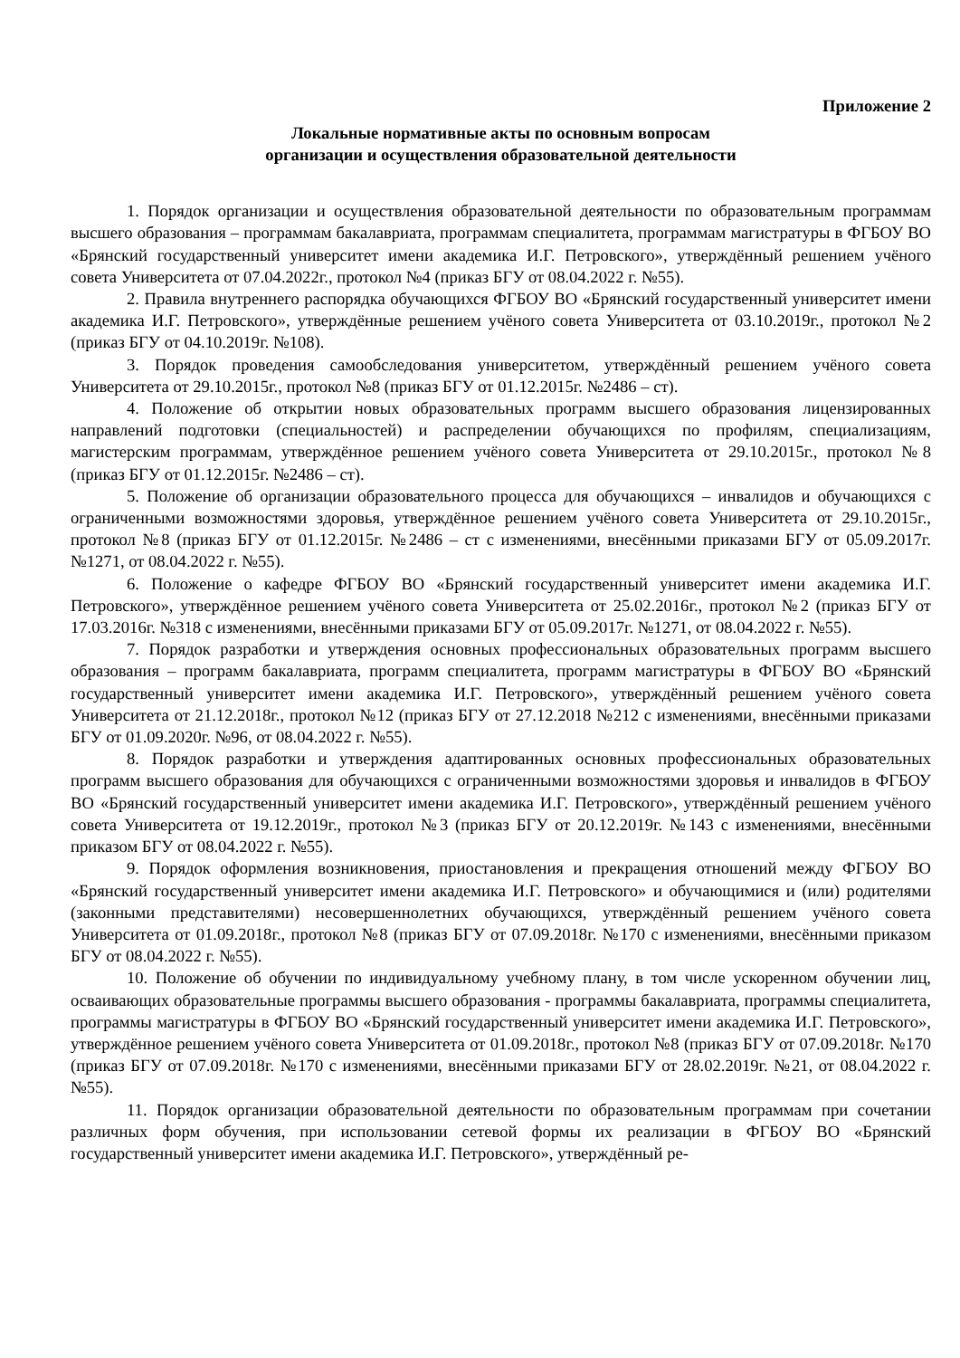Приложение 2
Локальные нормативные акты по основным вопросам
организации и осуществления образовательной деятельности
1. Порядок организации и осуществления образовательной деятельности по образовательным программам высшего образования – программам бакалавриата, программам специалитета, программам магистратуры в ФГБОУ ВО «Брянский государственный университет имени академика И.Г. Петровского», утверждённый решением учёного совета Университета от 07.04.2022г., протокол №4 (приказ БГУ от 08.04.2022 г. №55).
2. Правила внутреннего распорядка обучающихся ФГБОУ ВО «Брянский государственный университет имени академика И.Г. Петровского», утверждённые решением учёного совета Университета от 03.10.2019г., протокол №2 (приказ БГУ от 04.10.2019г. №108).
3. Порядок проведения самообследования университетом, утверждённый решением учёного совета Университета от 29.10.2015г., протокол №8 (приказ БГУ от 01.12.2015г. №2486 – ст).
4. Положение об открытии новых образовательных программ высшего образования лицензированных направлений подготовки (специальностей) и распределении обучающихся по профилям, специализациям, магистерским программам, утверждённое решением учёного совета Университета от 29.10.2015г., протокол №8 (приказ БГУ от 01.12.2015г. №2486 – ст).
5. Положение об организации образовательного процесса для обучающихся – инвалидов и обучающихся с ограниченными возможностями здоровья, утверждённое решением учёного совета Университета от 29.10.2015г., протокол №8 (приказ БГУ от 01.12.2015г. №2486 – ст с изменениями, внесёнными приказами БГУ от 05.09.2017г. №1271, от 08.04.2022 г. №55).
6. Положение о кафедре ФГБОУ ВО «Брянский государственный университет имени академика И.Г. Петровского», утверждённое решением учёного совета Университета от 25.02.2016г., протокол №2 (приказ БГУ от 17.03.2016г. №318 с изменениями, внесёнными приказами БГУ от 05.09.2017г. №1271, от 08.04.2022 г. №55).
7. Порядок разработки и утверждения основных профессиональных образовательных программ высшего образования – программ бакалавриата, программ специалитета, программ магистратуры в ФГБОУ ВО «Брянский государственный университет имени академика И.Г. Петровского», утверждённый решением учёного совета Университета от 21.12.2018г., протокол №12 (приказ БГУ от 27.12.2018 №212 с изменениями, внесёнными приказами БГУ от 01.09.2020г. №96, от 08.04.2022 г. №55).
8. Порядок разработки и утверждения адаптированных основных профессиональных образовательных программ высшего образования для обучающихся с ограниченными возможностями здоровья и инвалидов в ФГБОУ ВО «Брянский государственный университет имени академика И.Г. Петровского», утверждённый решением учёного совета Университета от 19.12.2019г., протокол №3 (приказ БГУ от 20.12.2019г. №143 с изменениями, внесёнными приказом БГУ от 08.04.2022 г. №55).
9. Порядок оформления возникновения, приостановления и прекращения отношений между ФГБОУ ВО «Брянский государственный университет имени академика И.Г. Петровского» и обучающимися и (или) родителями (законными представителями) несовершеннолетних обучающихся, утверждённый решением учёного совета Университета от 01.09.2018г., протокол №8 (приказ БГУ от 07.09.2018г. №170 с изменениями, внесёнными приказом БГУ от 08.04.2022 г. №55).
10. Положение об обучении по индивидуальному учебному плану, в том числе ускоренном обучении лиц, осваивающих образовательные программы высшего образования - программы бакалавриата, программы специалитета, программы магистратуры в ФГБОУ ВО «Брянский государственный университет имени академика И.Г. Петровского», утверждённое решением учёного совета Университета от 01.09.2018г., протокол №8 (приказ БГУ от 07.09.2018г. №170 (приказ БГУ от 07.09.2018г. №170 с изменениями, внесёнными приказами БГУ от 28.02.2019г. №21, от 08.04.2022 г. №55).
11. Порядок организации образовательной деятельности по образовательным программам при сочетании различных форм обучения, при использовании сетевой формы их реализации в ФГБОУ ВО «Брянский государственный университет имени академика И.Г. Петровского», утверждённый ре-